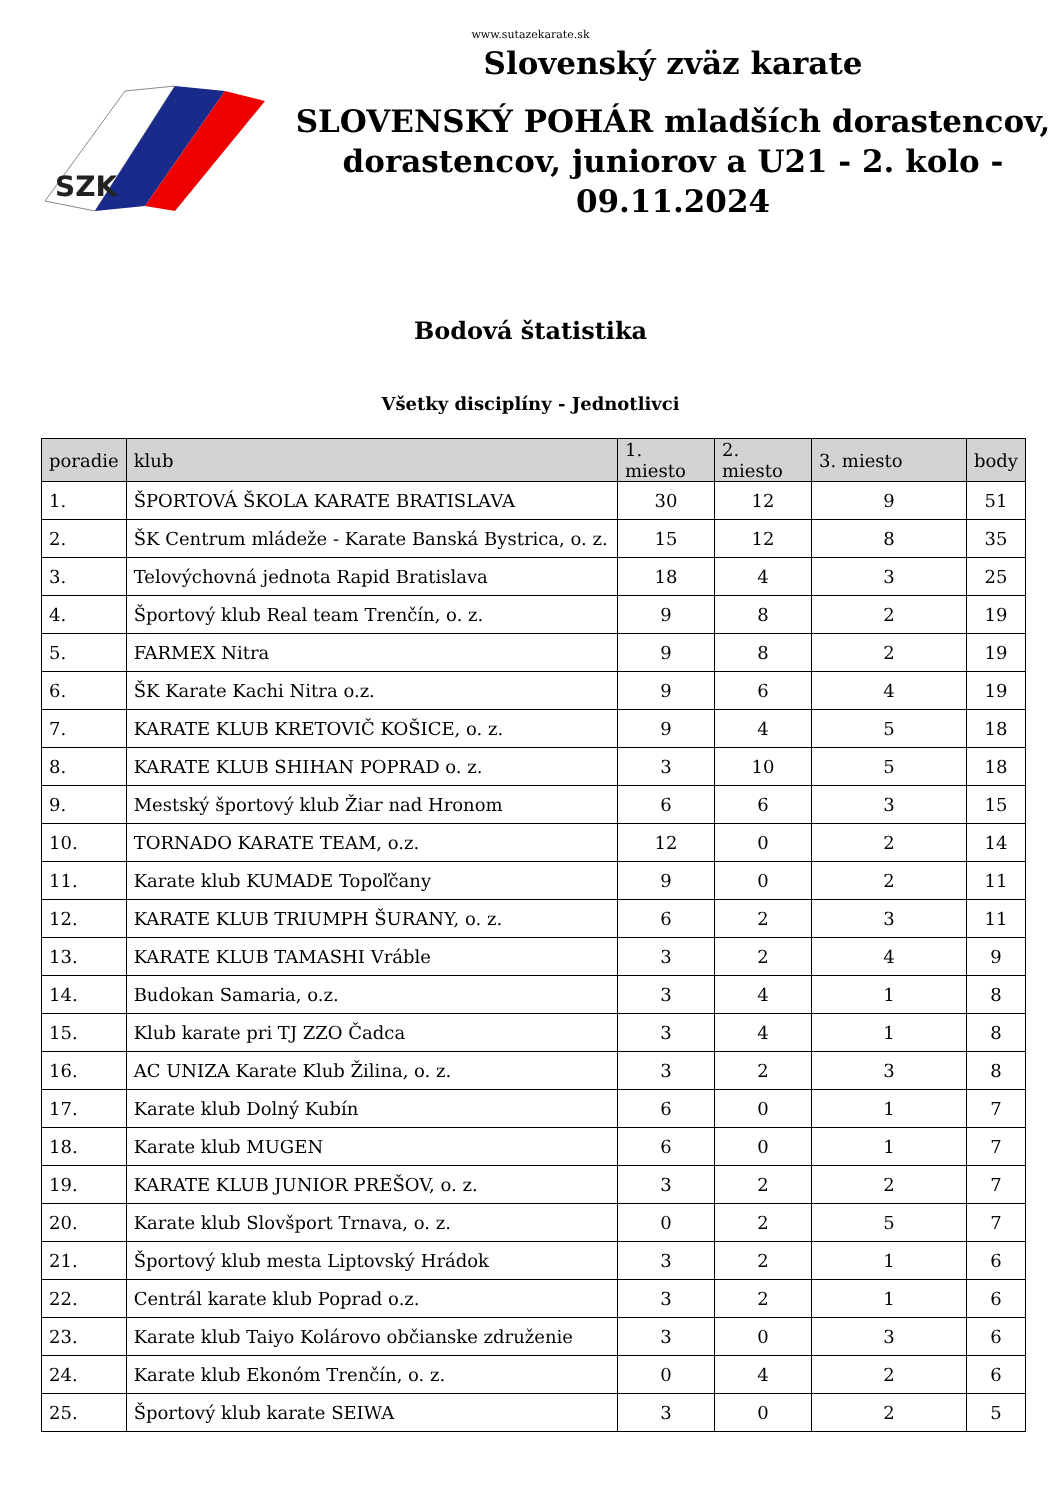www.sutazekarate.sk
SZK
Slovenský zväz karate
SLOVENSKÝ POHÁR mladších dorastencov, dorastencov, juniorov a U21 - 2. kolo - 09.11.2024
Bodová štatistika
Všetky disciplíny - Jednotlivci
| poradie | klub | 1. miesto | 2. miesto | 3. miesto | body |
| --- | --- | --- | --- | --- | --- |
| 1. | ŠPORTOVÁ ŠKOLA KARATE BRATISLAVA | 30 | 12 | 9 | 51 |
| 2. | ŠK Centrum mládeže - Karate Banská Bystrica, o. z. | 15 | 12 | 8 | 35 |
| 3. | Telovýchovná jednota Rapid Bratislava | 18 | 4 | 3 | 25 |
| 4. | Športový klub Real team Trenčín, o. z. | 9 | 8 | 2 | 19 |
| 5. | FARMEX Nitra | 9 | 8 | 2 | 19 |
| 6. | ŠK Karate Kachi Nitra o.z. | 9 | 6 | 4 | 19 |
| 7. | KARATE KLUB KRETOVIČ KOŠICE, o. z. | 9 | 4 | 5 | 18 |
| 8. | KARATE KLUB SHIHAN POPRAD o. z. | 3 | 10 | 5 | 18 |
| 9. | Mestský športový klub Žiar nad Hronom | 6 | 6 | 3 | 15 |
| 10. | TORNADO KARATE TEAM, o.z. | 12 | 0 | 2 | 14 |
| 11. | Karate klub KUMADE Topoľčany | 9 | 0 | 2 | 11 |
| 12. | KARATE KLUB TRIUMPH ŠURANY, o. z. | 6 | 2 | 3 | 11 |
| 13. | KARATE KLUB TAMASHI Vráble | 3 | 2 | 4 | 9 |
| 14. | Budokan Samaria, o.z. | 3 | 4 | 1 | 8 |
| 15. | Klub karate pri TJ ZZO Čadca | 3 | 4 | 1 | 8 |
| 16. | AC UNIZA Karate Klub Žilina, o. z. | 3 | 2 | 3 | 8 |
| 17. | Karate klub Dolný Kubín | 6 | 0 | 1 | 7 |
| 18. | Karate klub MUGEN | 6 | 0 | 1 | 7 |
| 19. | KARATE KLUB JUNIOR PREŠOV, o. z. | 3 | 2 | 2 | 7 |
| 20. | Karate klub Slovšport Trnava, o. z. | 0 | 2 | 5 | 7 |
| 21. | Športový klub mesta Liptovský Hrádok | 3 | 2 | 1 | 6 |
| 22. | Centrál karate klub Poprad o.z. | 3 | 2 | 1 | 6 |
| 23. | Karate klub Taiyo Kolárovo občianske združenie | 3 | 0 | 3 | 6 |
| 24. | Karate klub Ekonóm Trenčín, o. z. | 0 | 4 | 2 | 6 |
| 25. | Športový klub karate SEIWA | 3 | 0 | 2 | 5 |